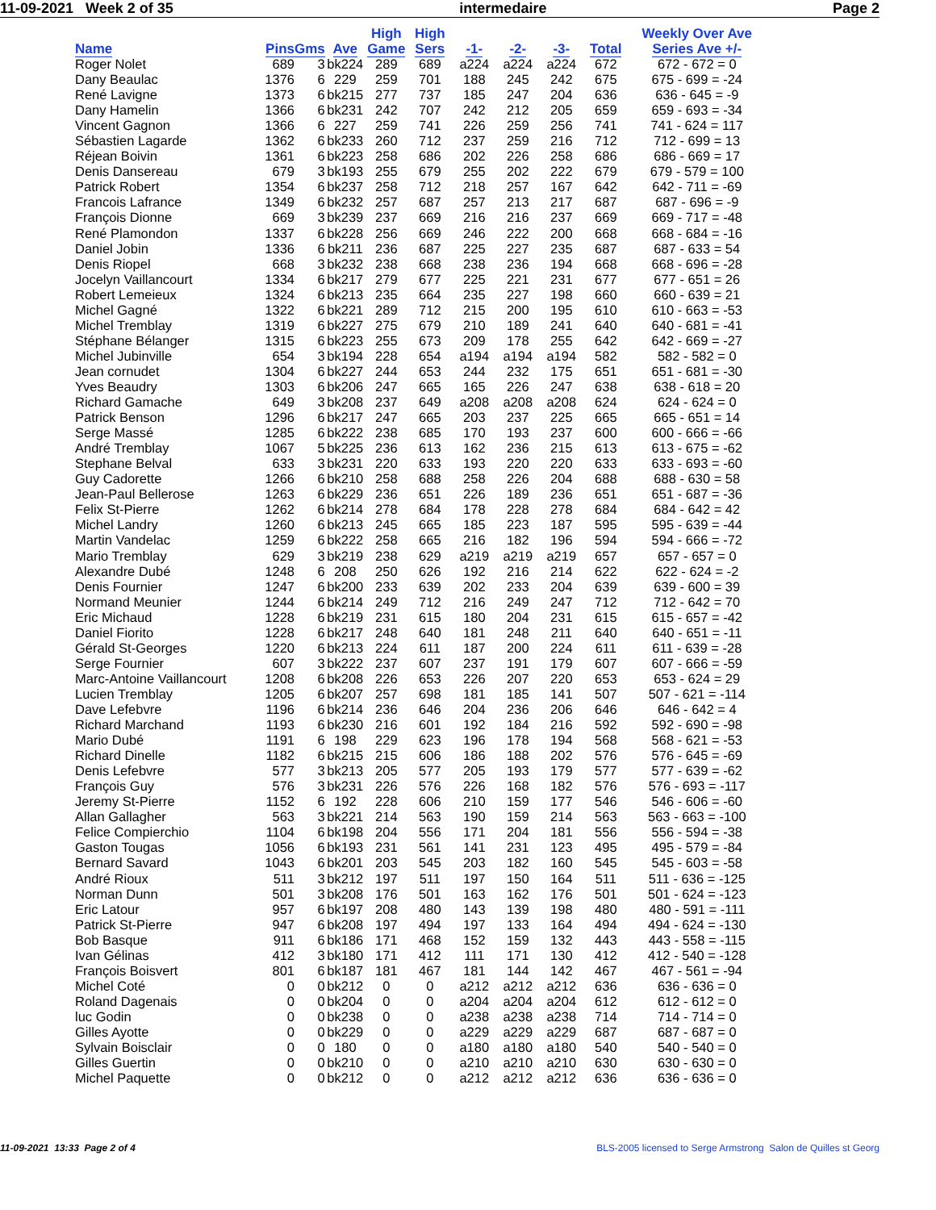11-09-2021 Week 2 of 35 intermedaire Page 2
| Name | Pins | Gms | Ave | High Game | High Sers | -1- | -2- | -3- | Total | Weekly Over Ave Series Ave +/- |
| --- | --- | --- | --- | --- | --- | --- | --- | --- | --- | --- |
| Roger Nolet | 689 | 3 | bk224 | 289 | 689 | a224 | a224 | a224 | 672 | 672 - 672 = 0 |
| Dany Beaulac | 1376 | 6 | 229 | 259 | 701 | 188 | 245 | 242 | 675 | 675 - 699 = -24 |
| René Lavigne | 1373 | 6 | bk215 | 277 | 737 | 185 | 247 | 204 | 636 | 636 - 645 = -9 |
| Dany Hamelin | 1366 | 6 | bk231 | 242 | 707 | 242 | 212 | 205 | 659 | 659 - 693 = -34 |
| Vincent Gagnon | 1366 | 6 | 227 | 259 | 741 | 226 | 259 | 256 | 741 | 741 - 624 = 117 |
| Sébastien Lagarde | 1362 | 6 | bk233 | 260 | 712 | 237 | 259 | 216 | 712 | 712 - 699 = 13 |
| Réjean Boivin | 1361 | 6 | bk223 | 258 | 686 | 202 | 226 | 258 | 686 | 686 - 669 = 17 |
| Denis Dansereau | 679 | 3 | bk193 | 255 | 679 | 255 | 202 | 222 | 679 | 679 - 579 = 100 |
| Patrick Robert | 1354 | 6 | bk237 | 258 | 712 | 218 | 257 | 167 | 642 | 642 - 711 = -69 |
| Francois Lafrance | 1349 | 6 | bk232 | 257 | 687 | 257 | 213 | 217 | 687 | 687 - 696 = -9 |
| François Dionne | 669 | 3 | bk239 | 237 | 669 | 216 | 216 | 237 | 669 | 669 - 717 = -48 |
| René Plamondon | 1337 | 6 | bk228 | 256 | 669 | 246 | 222 | 200 | 668 | 668 - 684 = -16 |
| Daniel Jobin | 1336 | 6 | bk211 | 236 | 687 | 225 | 227 | 235 | 687 | 687 - 633 = 54 |
| Denis Riopel | 668 | 3 | bk232 | 238 | 668 | 238 | 236 | 194 | 668 | 668 - 696 = -28 |
| Jocelyn Vaillancourt | 1334 | 6 | bk217 | 279 | 677 | 225 | 221 | 231 | 677 | 677 - 651 = 26 |
| Robert Lemeieux | 1324 | 6 | bk213 | 235 | 664 | 235 | 227 | 198 | 660 | 660 - 639 = 21 |
| Michel Gagné | 1322 | 6 | bk221 | 289 | 712 | 215 | 200 | 195 | 610 | 610 - 663 = -53 |
| Michel Tremblay | 1319 | 6 | bk227 | 275 | 679 | 210 | 189 | 241 | 640 | 640 - 681 = -41 |
| Stéphane Bélanger | 1315 | 6 | bk223 | 255 | 673 | 209 | 178 | 255 | 642 | 642 - 669 = -27 |
| Michel Jubinville | 654 | 3 | bk194 | 228 | 654 | a194 | a194 | a194 | 582 | 582 - 582 = 0 |
| Jean cornudet | 1304 | 6 | bk227 | 244 | 653 | 244 | 232 | 175 | 651 | 651 - 681 = -30 |
| Yves Beaudry | 1303 | 6 | bk206 | 247 | 665 | 165 | 226 | 247 | 638 | 638 - 618 = 20 |
| Richard Gamache | 649 | 3 | bk208 | 237 | 649 | a208 | a208 | a208 | 624 | 624 - 624 = 0 |
| Patrick Benson | 1296 | 6 | bk217 | 247 | 665 | 203 | 237 | 225 | 665 | 665 - 651 = 14 |
| Serge Massé | 1285 | 6 | bk222 | 238 | 685 | 170 | 193 | 237 | 600 | 600 - 666 = -66 |
| André Tremblay | 1067 | 5 | bk225 | 236 | 613 | 162 | 236 | 215 | 613 | 613 - 675 = -62 |
| Stephane Belval | 633 | 3 | bk231 | 220 | 633 | 193 | 220 | 220 | 633 | 633 - 693 = -60 |
| Guy Cadorette | 1266 | 6 | bk210 | 258 | 688 | 258 | 226 | 204 | 688 | 688 - 630 = 58 |
| Jean-Paul Bellerose | 1263 | 6 | bk229 | 236 | 651 | 226 | 189 | 236 | 651 | 651 - 687 = -36 |
| Felix St-Pierre | 1262 | 6 | bk214 | 278 | 684 | 178 | 228 | 278 | 684 | 684 - 642 = 42 |
| Michel Landry | 1260 | 6 | bk213 | 245 | 665 | 185 | 223 | 187 | 595 | 595 - 639 = -44 |
| Martin Vandelac | 1259 | 6 | bk222 | 258 | 665 | 216 | 182 | 196 | 594 | 594 - 666 = -72 |
| Mario Tremblay | 629 | 3 | bk219 | 238 | 629 | a219 | a219 | a219 | 657 | 657 - 657 = 0 |
| Alexandre Dubé | 1248 | 6 | 208 | 250 | 626 | 192 | 216 | 214 | 622 | 622 - 624 = -2 |
| Denis Fournier | 1247 | 6 | bk200 | 233 | 639 | 202 | 233 | 204 | 639 | 639 - 600 = 39 |
| Normand Meunier | 1244 | 6 | bk214 | 249 | 712 | 216 | 249 | 247 | 712 | 712 - 642 = 70 |
| Eric Michaud | 1228 | 6 | bk219 | 231 | 615 | 180 | 204 | 231 | 615 | 615 - 657 = -42 |
| Daniel Fiorito | 1228 | 6 | bk217 | 248 | 640 | 181 | 248 | 211 | 640 | 640 - 651 = -11 |
| Gérald St-Georges | 1220 | 6 | bk213 | 224 | 611 | 187 | 200 | 224 | 611 | 611 - 639 = -28 |
| Serge Fournier | 607 | 3 | bk222 | 237 | 607 | 237 | 191 | 179 | 607 | 607 - 666 = -59 |
| Marc-Antoine Vaillancourt | 1208 | 6 | bk208 | 226 | 653 | 226 | 207 | 220 | 653 | 653 - 624 = 29 |
| Lucien Tremblay | 1205 | 6 | bk207 | 257 | 698 | 181 | 185 | 141 | 507 | 507 - 621 = -114 |
| Dave Lefebvre | 1196 | 6 | bk214 | 236 | 646 | 204 | 236 | 206 | 646 | 646 - 642 = 4 |
| Richard Marchand | 1193 | 6 | bk230 | 216 | 601 | 192 | 184 | 216 | 592 | 592 - 690 = -98 |
| Mario Dubé | 1191 | 6 | 198 | 229 | 623 | 196 | 178 | 194 | 568 | 568 - 621 = -53 |
| Richard Dinelle | 1182 | 6 | bk215 | 215 | 606 | 186 | 188 | 202 | 576 | 576 - 645 = -69 |
| Denis Lefebvre | 577 | 3 | bk213 | 205 | 577 | 205 | 193 | 179 | 577 | 577 - 639 = -62 |
| François Guy | 576 | 3 | bk231 | 226 | 576 | 226 | 168 | 182 | 576 | 576 - 693 = -117 |
| Jeremy St-Pierre | 1152 | 6 | 192 | 228 | 606 | 210 | 159 | 177 | 546 | 546 - 606 = -60 |
| Allan Gallagher | 563 | 3 | bk221 | 214 | 563 | 190 | 159 | 214 | 563 | 563 - 663 = -100 |
| Felice Compierchio | 1104 | 6 | bk198 | 204 | 556 | 171 | 204 | 181 | 556 | 556 - 594 = -38 |
| Gaston Tougas | 1056 | 6 | bk193 | 231 | 561 | 141 | 231 | 123 | 495 | 495 - 579 = -84 |
| Bernard Savard | 1043 | 6 | bk201 | 203 | 545 | 203 | 182 | 160 | 545 | 545 - 603 = -58 |
| André Rioux | 511 | 3 | bk212 | 197 | 511 | 197 | 150 | 164 | 511 | 511 - 636 = -125 |
| Norman Dunn | 501 | 3 | bk208 | 176 | 501 | 163 | 162 | 176 | 501 | 501 - 624 = -123 |
| Eric Latour | 957 | 6 | bk197 | 208 | 480 | 143 | 139 | 198 | 480 | 480 - 591 = -111 |
| Patrick St-Pierre | 947 | 6 | bk208 | 197 | 494 | 197 | 133 | 164 | 494 | 494 - 624 = -130 |
| Bob Basque | 911 | 6 | bk186 | 171 | 468 | 152 | 159 | 132 | 443 | 443 - 558 = -115 |
| Ivan Gélinas | 412 | 3 | bk180 | 171 | 412 | 111 | 171 | 130 | 412 | 412 - 540 = -128 |
| François Boisvert | 801 | 6 | bk187 | 181 | 467 | 181 | 144 | 142 | 467 | 467 - 561 = -94 |
| Michel Coté | 0 | 0 | bk212 | 0 | 0 | a212 | a212 | a212 | 636 | 636 - 636 = 0 |
| Roland Dagenais | 0 | 0 | bk204 | 0 | 0 | a204 | a204 | a204 | 612 | 612 - 612 = 0 |
| luc Godin | 0 | 0 | bk238 | 0 | 0 | a238 | a238 | a238 | 714 | 714 - 714 = 0 |
| Gilles Ayotte | 0 | 0 | bk229 | 0 | 0 | a229 | a229 | a229 | 687 | 687 - 687 = 0 |
| Sylvain Boisclair | 0 | 0 | 180 | 0 | 0 | a180 | a180 | a180 | 540 | 540 - 540 = 0 |
| Gilles Guertin | 0 | 0 | bk210 | 0 | 0 | a210 | a210 | a210 | 630 | 630 - 630 = 0 |
| Michel Paquette | 0 | 0 | bk212 | 0 | 0 | a212 | a212 | a212 | 636 | 636 - 636 = 0 |
11-09-2021 13:33 Page 2 of 4 BLS-2005 licensed to Serge Armstrong Salon de Quilles st Georg